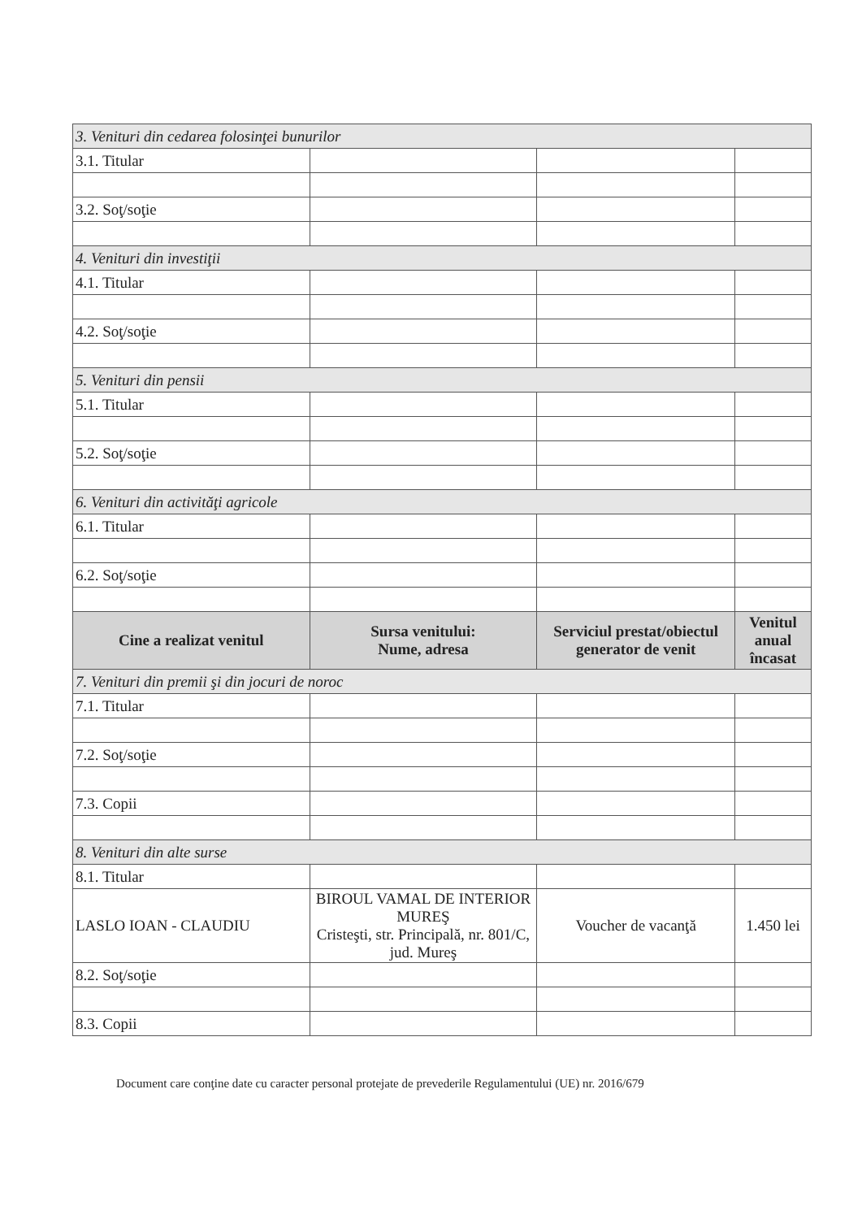| 3. Venituri din cedarea folosinţei bunurilor | | | |
| 3.1. Titular | | | |
| 3.2. Soţ/soţie | | | |
| 4. Venituri din investiţii | | | |
| 4.1. Titular | | | |
| 4.2. Soţ/soţie | | | |
| 5. Venituri din pensii | | | |
| 5.1. Titular | | | |
| 5.2. Soţ/soţie | | | |
| 6. Venituri din activităţi agricole | | | |
| 6.1. Titular | | | |
| 6.2. Soţ/soţie | | | |
| Cine a realizat venitul | Sursa venitului: Nume, adresa | Serviciul prestat/obiectul generator de venit | Venitul anual încasat |
| 7. Venituri din premii şi din jocuri de noroc | | | |
| 7.1. Titular | | | |
| 7.2. Soţ/soţie | | | |
| 7.3. Copii | | | |
| 8. Venituri din alte surse | | | |
| 8.1. Titular | | | |
| LASLO IOAN - CLAUDIU | BIROUL VAMAL DE INTERIOR MUREŞ Cristeşti, str. Principală, nr. 801/C, jud. Mureş | Voucher de vacanţă | 1.450 lei |
| 8.2. Soţ/soţie | | | |
| 8.3. Copii | | | |
Document care conţine date cu caracter personal protejate de prevederile Regulamentului (UE) nr. 2016/679